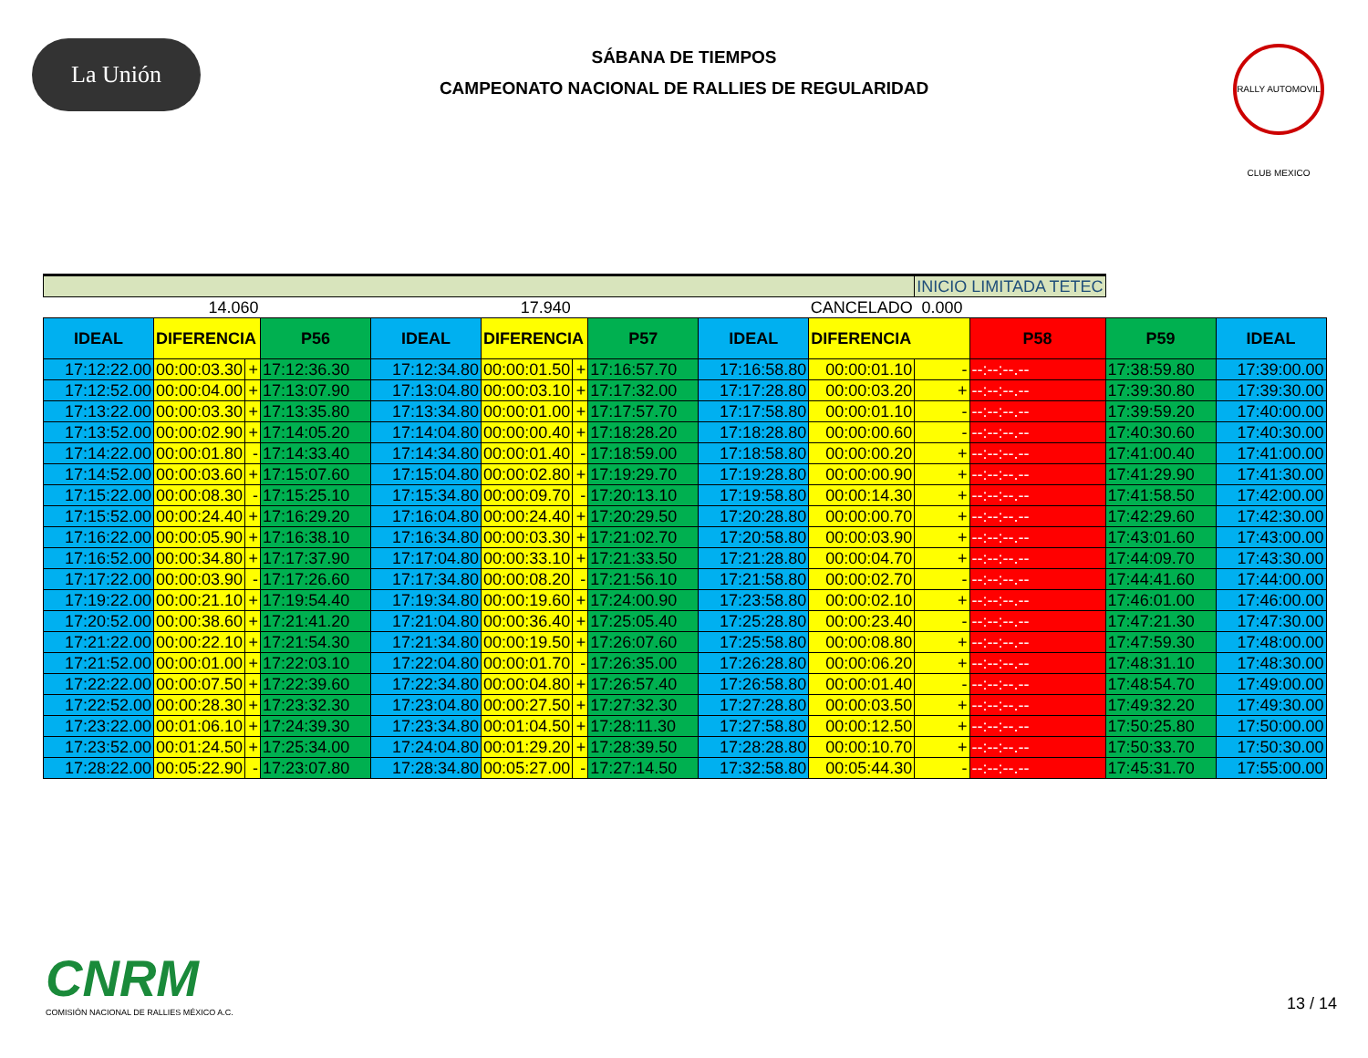La Unión
SÁBANA DE TIEMPOS
CAMPEONATO NACIONAL DE RALLIES DE REGULARIDAD
RALLY AUTOMOVIL CLUB MEXICO
| | | | | | | | | | | INICIO LIMITADA TETEC | | | |
| 14.060 | | | 17.940 | | | | | | CANCELADO | 0.000 | | | |
| IDEAL | DIFERENCIA | | P56 | IDEAL | DIFERENCIA | | P57 | IDEAL | DIFERENCIA | | P58 | P59 | IDEAL |
| 17:12:22.00 | 00:00:03.30 | + | 17:12:36.30 | 17:12:34.80 | 00:00:01.50 | + | 17:16:57.70 | 17:16:58.80 | 00:00:01.10 | - | --:--:--.-- | 17:38:59.80 | 17:39:00.00 |
| 17:12:52.00 | 00:00:04.00 | + | 17:13:07.90 | 17:13:04.80 | 00:00:03.10 | + | 17:17:32.00 | 17:17:28.80 | 00:00:03.20 | + | --:--:--.-- | 17:39:30.80 | 17:39:30.00 |
| 17:13:22.00 | 00:00:03.30 | + | 17:13:35.80 | 17:13:34.80 | 00:00:01.00 | + | 17:17:57.70 | 17:17:58.80 | 00:00:01.10 | - | --:--:--.-- | 17:39:59.20 | 17:40:00.00 |
| 17:13:52.00 | 00:00:02.90 | + | 17:14:05.20 | 17:14:04.80 | 00:00:00.40 | + | 17:18:28.20 | 17:18:28.80 | 00:00:00.60 | - | --:--:--.-- | 17:40:30.60 | 17:40:30.00 |
| 17:14:22.00 | 00:00:01.80 | - | 17:14:33.40 | 17:14:34.80 | 00:00:01.40 | - | 17:18:59.00 | 17:18:58.80 | 00:00:00.20 | + | --:--:--.-- | 17:41:00.40 | 17:41:00.00 |
| 17:14:52.00 | 00:00:03.60 | + | 17:15:07.60 | 17:15:04.80 | 00:00:02.80 | + | 17:19:29.70 | 17:19:28.80 | 00:00:00.90 | + | --:--:--.-- | 17:41:29.90 | 17:41:30.00 |
| 17:15:22.00 | 00:00:08.30 | - | 17:15:25.10 | 17:15:34.80 | 00:00:09.70 | - | 17:20:13.10 | 17:19:58.80 | 00:00:14.30 | + | --:--:--.-- | 17:41:58.50 | 17:42:00.00 |
| 17:15:52.00 | 00:00:24.40 | + | 17:16:29.20 | 17:16:04.80 | 00:00:24.40 | + | 17:20:29.50 | 17:20:28.80 | 00:00:00.70 | + | --:--:--.-- | 17:42:29.60 | 17:42:30.00 |
| 17:16:22.00 | 00:00:05.90 | + | 17:16:38.10 | 17:16:34.80 | 00:00:03.30 | + | 17:21:02.70 | 17:20:58.80 | 00:00:03.90 | + | --:--:--.-- | 17:43:01.60 | 17:43:00.00 |
| 17:16:52.00 | 00:00:34.80 | + | 17:17:37.90 | 17:17:04.80 | 00:00:33.10 | + | 17:21:33.50 | 17:21:28.80 | 00:00:04.70 | + | --:--:--.-- | 17:44:09.70 | 17:43:30.00 |
| 17:17:22.00 | 00:00:03.90 | - | 17:17:26.60 | 17:17:34.80 | 00:00:08.20 | - | 17:21:56.10 | 17:21:58.80 | 00:00:02.70 | - | --:--:--.-- | 17:44:41.60 | 17:44:00.00 |
| 17:19:22.00 | 00:00:21.10 | + | 17:19:54.40 | 17:19:34.80 | 00:00:19.60 | + | 17:24:00.90 | 17:23:58.80 | 00:00:02.10 | + | --:--:--.-- | 17:46:01.00 | 17:46:00.00 |
| 17:20:52.00 | 00:00:38.60 | + | 17:21:41.20 | 17:21:04.80 | 00:00:36.40 | + | 17:25:05.40 | 17:25:28.80 | 00:00:23.40 | - | --:--:--.-- | 17:47:21.30 | 17:47:30.00 |
| 17:21:22.00 | 00:00:22.10 | + | 17:21:54.30 | 17:21:34.80 | 00:00:19.50 | + | 17:26:07.60 | 17:25:58.80 | 00:00:08.80 | + | --:--:--.-- | 17:47:59.30 | 17:48:00.00 |
| 17:21:52.00 | 00:00:01.00 | + | 17:22:03.10 | 17:22:04.80 | 00:00:01.70 | - | 17:26:35.00 | 17:26:28.80 | 00:00:06.20 | + | --:--:--.-- | 17:48:31.10 | 17:48:30.00 |
| 17:22:22.00 | 00:00:07.50 | + | 17:22:39.60 | 17:22:34.80 | 00:00:04.80 | + | 17:26:57.40 | 17:26:58.80 | 00:00:01.40 | - | --:--:--.-- | 17:48:54.70 | 17:49:00.00 |
| 17:22:52.00 | 00:00:28.30 | + | 17:23:32.30 | 17:23:04.80 | 00:00:27.50 | + | 17:27:32.30 | 17:27:28.80 | 00:00:03.50 | + | --:--:--.-- | 17:49:32.20 | 17:49:30.00 |
| 17:23:22.00 | 00:01:06.10 | + | 17:24:39.30 | 17:23:34.80 | 00:01:04.50 | + | 17:28:11.30 | 17:27:58.80 | 00:00:12.50 | + | --:--:--.-- | 17:50:25.80 | 17:50:00.00 |
| 17:23:52.00 | 00:01:24.50 | + | 17:25:34.00 | 17:24:04.80 | 00:01:29.20 | + | 17:28:39.50 | 17:28:28.80 | 00:00:10.70 | + | --:--:--.-- | 17:50:33.70 | 17:50:30.00 |
| 17:28:22.00 | 00:05:22.90 | - | 17:23:07.80 | 17:28:34.80 | 00:05:27.00 | - | 17:27:14.50 | 17:32:58.80 | 00:05:44.30 | - | --:--:--.-- | 17:45:31.70 | 17:55:00.00 |
CNRM
COMISIÓN NACIONAL DE RALLIES MÉXICO A.C.
13 / 14